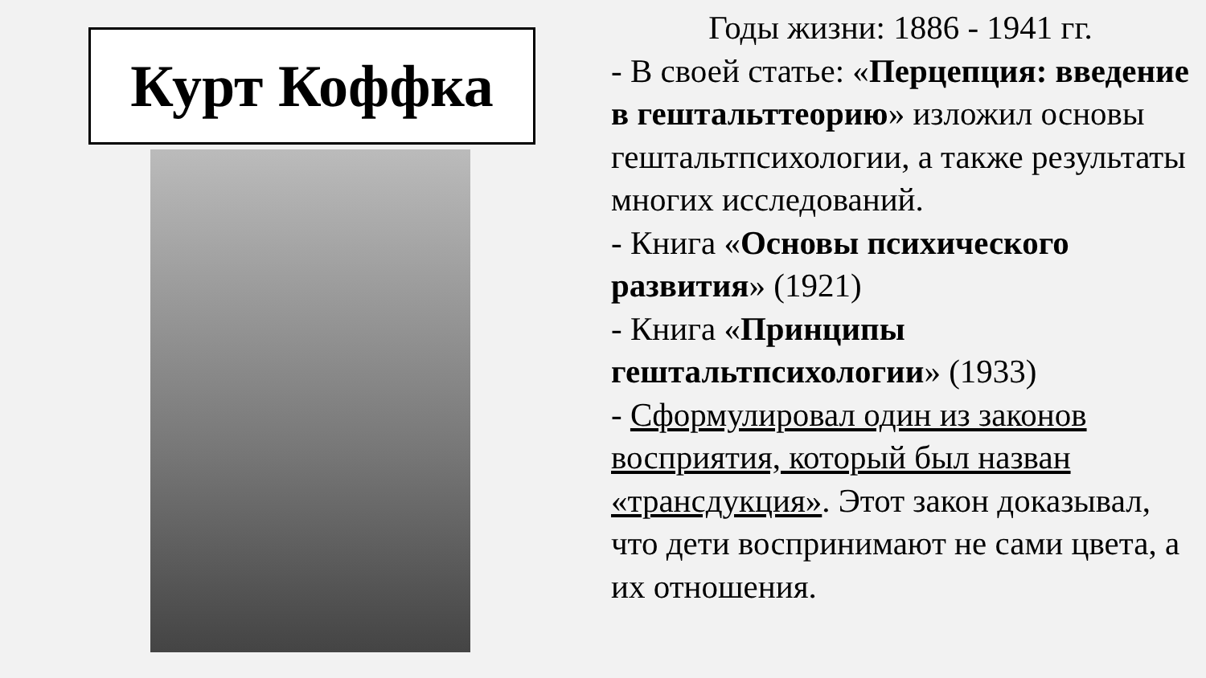Курт Коффка
Годы жизни: 1886 - 1941 гг.
- В своей статье: «Перцепция: введение в гештальттеорию» изложил основы гештальтпсихологии, а также результаты многих исследований.
- Книга «Основы психического развития» (1921)
- Книга «Принципы гештальтпсихологии» (1933)
- Сформулировал один из законов восприятия, который был назван «трансдукция». Этот закон доказывал, что дети воспринимают не сами цвета, а их отношения.